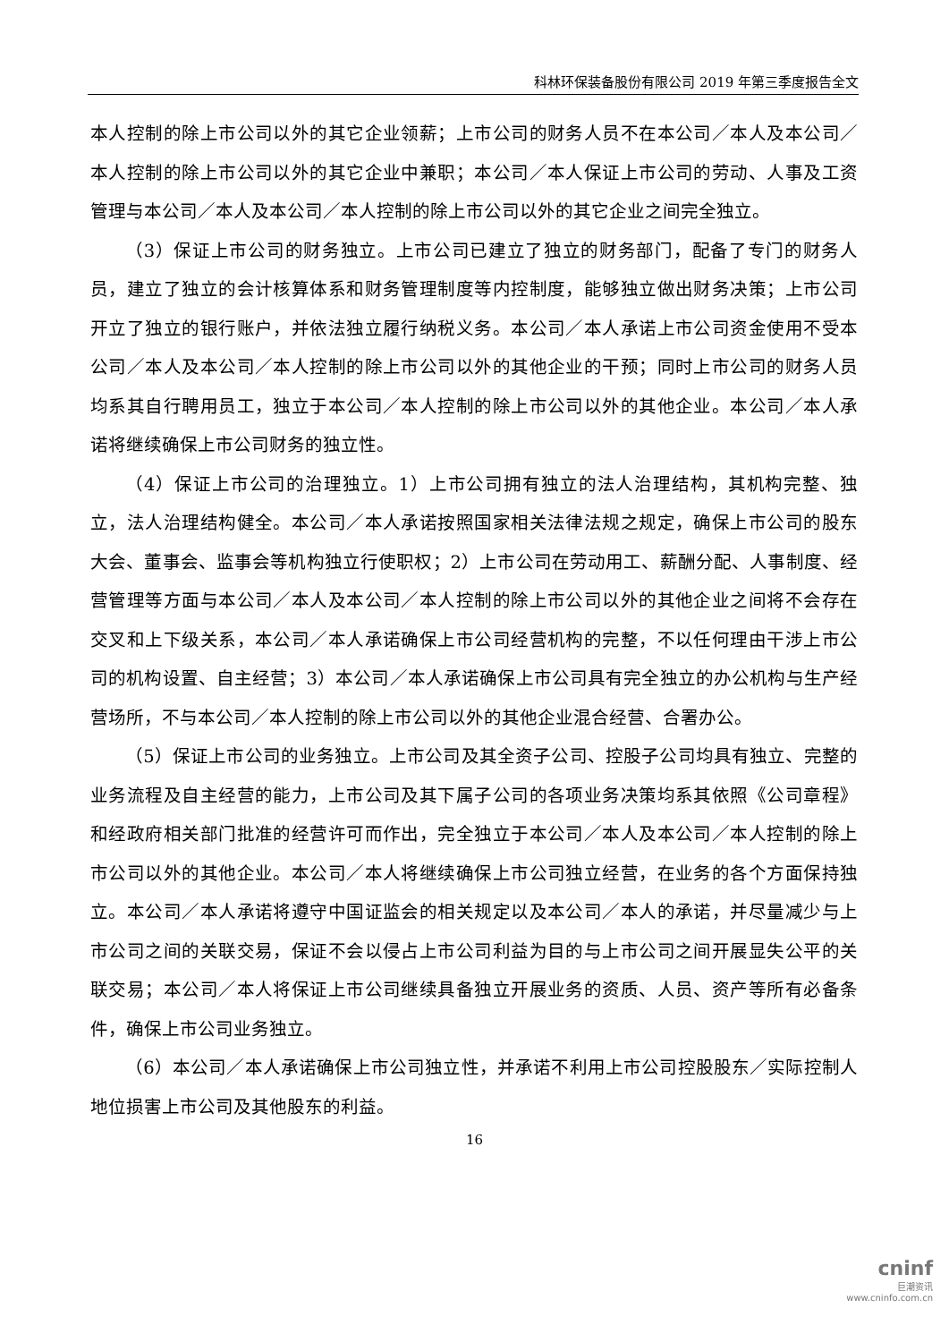科林环保装备股份有限公司 2019 年第三季度报告全文
本人控制的除上市公司以外的其它企业领薪；上市公司的财务人员不在本公司／本人及本公司／本人控制的除上市公司以外的其它企业中兼职；本公司／本人保证上市公司的劳动、人事及工资管理与本公司／本人及本公司／本人控制的除上市公司以外的其它企业之间完全独立。
（3）保证上市公司的财务独立。上市公司已建立了独立的财务部门，配备了专门的财务人员，建立了独立的会计核算体系和财务管理制度等内控制度，能够独立做出财务决策；上市公司开立了独立的银行账户，并依法独立履行纳税义务。本公司／本人承诺上市公司资金使用不受本公司／本人及本公司／本人控制的除上市公司以外的其他企业的干预；同时上市公司的财务人员均系其自行聘用员工，独立于本公司／本人控制的除上市公司以外的其他企业。本公司／本人承诺将继续确保上市公司财务的独立性。
（4）保证上市公司的治理独立。1）上市公司拥有独立的法人治理结构，其机构完整、独立，法人治理结构健全。本公司／本人承诺按照国家相关法律法规之规定，确保上市公司的股东大会、董事会、监事会等机构独立行使职权；2）上市公司在劳动用工、薪酬分配、人事制度、经营管理等方面与本公司／本人及本公司／本人控制的除上市公司以外的其他企业之间将不会存在交叉和上下级关系，本公司／本人承诺确保上市公司经营机构的完整，不以任何理由干涉上市公司的机构设置、自主经营；3）本公司／本人承诺确保上市公司具有完全独立的办公机构与生产经营场所，不与本公司／本人控制的除上市公司以外的其他企业混合经营、合署办公。
（5）保证上市公司的业务独立。上市公司及其全资子公司、控股子公司均具有独立、完整的业务流程及自主经营的能力，上市公司及其下属子公司的各项业务决策均系其依照《公司章程》和经政府相关部门批准的经营许可而作出，完全独立于本公司／本人及本公司／本人控制的除上市公司以外的其他企业。本公司／本人将继续确保上市公司独立经营，在业务的各个方面保持独立。本公司／本人承诺将遵守中国证监会的相关规定以及本公司／本人的承诺，并尽量减少与上市公司之间的关联交易，保证不会以侵占上市公司利益为目的与上市公司之间开展显失公平的关联交易；本公司／本人将保证上市公司继续具备独立开展业务的资质、人员、资产等所有必备条件，确保上市公司业务独立。
（6）本公司／本人承诺确保上市公司独立性，并承诺不利用上市公司控股股东／实际控制人地位损害上市公司及其他股东的利益。
16
cninf
巨潮资讯
www.cninfo.com.cn